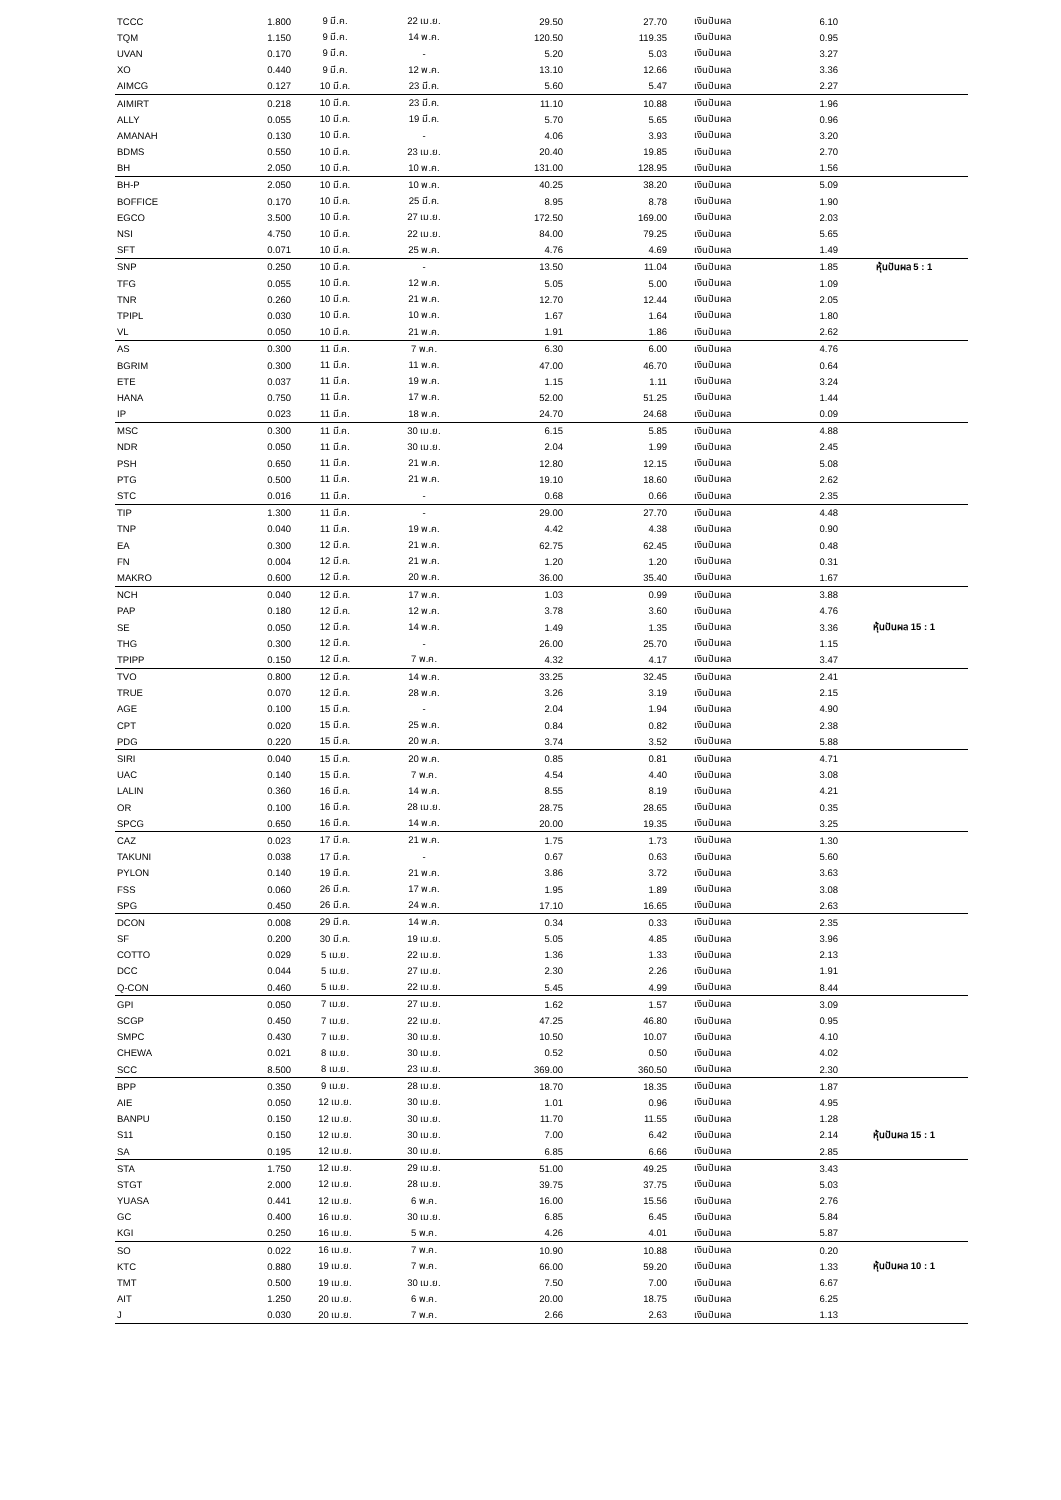| TCCC | 1.800 | 9 มี.ค. | 22 เม.ย. | 29.50 | 27.70 | เงินปันผล | 6.10 | |
| TQM | 1.150 | 9 มี.ค. | 14 พ.ค. | 120.50 | 119.35 | เงินปันผล | 0.95 | |
| UVAN | 0.170 | 9 มี.ค. | - | 5.20 | 5.03 | เงินปันผล | 3.27 | |
| XO | 0.440 | 9 มี.ค. | 12 พ.ค. | 13.10 | 12.66 | เงินปันผล | 3.36 | |
| AIMCG | 0.127 | 10 มี.ค. | 23 มี.ค. | 5.60 | 5.47 | เงินปันผล | 2.27 | |
| AIMIRT | 0.218 | 10 มี.ค. | 23 มี.ค. | 11.10 | 10.88 | เงินปันผล | 1.96 | |
| ALLY | 0.055 | 10 มี.ค. | 19 มี.ค. | 5.70 | 5.65 | เงินปันผล | 0.96 | |
| AMANAH | 0.130 | 10 มี.ค. | - | 4.06 | 3.93 | เงินปันผล | 3.20 | |
| BDMS | 0.550 | 10 มี.ค. | 23 เม.ย. | 20.40 | 19.85 | เงินปันผล | 2.70 | |
| BH | 2.050 | 10 มี.ค. | 10 พ.ค. | 131.00 | 128.95 | เงินปันผล | 1.56 | |
| BH-P | 2.050 | 10 มี.ค. | 10 พ.ค. | 40.25 | 38.20 | เงินปันผล | 5.09 | |
| BOFFICE | 0.170 | 10 มี.ค. | 25 มี.ค. | 8.95 | 8.78 | เงินปันผล | 1.90 | |
| EGCO | 3.500 | 10 มี.ค. | 27 เม.ย. | 172.50 | 169.00 | เงินปันผล | 2.03 | |
| NSI | 4.750 | 10 มี.ค. | 22 เม.ย. | 84.00 | 79.25 | เงินปันผล | 5.65 | |
| SFT | 0.071 | 10 มี.ค. | 25 พ.ค. | 4.76 | 4.69 | เงินปันผล | 1.49 | |
| SNP | 0.250 | 10 มี.ค. | - | 13.50 | 11.04 | เงินปันผล | 1.85 | หุ้นปันผล 5 : 1 |
| TFG | 0.055 | 10 มี.ค. | 12 พ.ค. | 5.05 | 5.00 | เงินปันผล | 1.09 | |
| TNR | 0.260 | 10 มี.ค. | 21 พ.ค. | 12.70 | 12.44 | เงินปันผล | 2.05 | |
| TPIPL | 0.030 | 10 มี.ค. | 10 พ.ค. | 1.67 | 1.64 | เงินปันผล | 1.80 | |
| VL | 0.050 | 10 มี.ค. | 21 พ.ค. | 1.91 | 1.86 | เงินปันผล | 2.62 | |
| AS | 0.300 | 11 มี.ค. | 7 พ.ค. | 6.30 | 6.00 | เงินปันผล | 4.76 | |
| BGRIM | 0.300 | 11 มี.ค. | 11 พ.ค. | 47.00 | 46.70 | เงินปันผล | 0.64 | |
| ETE | 0.037 | 11 มี.ค. | 19 พ.ค. | 1.15 | 1.11 | เงินปันผล | 3.24 | |
| HANA | 0.750 | 11 มี.ค. | 17 พ.ค. | 52.00 | 51.25 | เงินปันผล | 1.44 | |
| IP | 0.023 | 11 มี.ค. | 18 พ.ค. | 24.70 | 24.68 | เงินปันผล | 0.09 | |
| MSC | 0.300 | 11 มี.ค. | 30 เม.ย. | 6.15 | 5.85 | เงินปันผล | 4.88 | |
| NDR | 0.050 | 11 มี.ค. | 30 เม.ย. | 2.04 | 1.99 | เงินปันผล | 2.45 | |
| PSH | 0.650 | 11 มี.ค. | 21 พ.ค. | 12.80 | 12.15 | เงินปันผล | 5.08 | |
| PTG | 0.500 | 11 มี.ค. | 21 พ.ค. | 19.10 | 18.60 | เงินปันผล | 2.62 | |
| STC | 0.016 | 11 มี.ค. | - | 0.68 | 0.66 | เงินปันผล | 2.35 | |
| TIP | 1.300 | 11 มี.ค. | - | 29.00 | 27.70 | เงินปันผล | 4.48 | |
| TNP | 0.040 | 11 มี.ค. | 19 พ.ค. | 4.42 | 4.38 | เงินปันผล | 0.90 | |
| EA | 0.300 | 12 มี.ค. | 21 พ.ค. | 62.75 | 62.45 | เงินปันผล | 0.48 | |
| FN | 0.004 | 12 มี.ค. | 21 พ.ค. | 1.20 | 1.20 | เงินปันผล | 0.31 | |
| MAKRO | 0.600 | 12 มี.ค. | 20 พ.ค. | 36.00 | 35.40 | เงินปันผล | 1.67 | |
| NCH | 0.040 | 12 มี.ค. | 17 พ.ค. | 1.03 | 0.99 | เงินปันผล | 3.88 | |
| PAP | 0.180 | 12 มี.ค. | 12 พ.ค. | 3.78 | 3.60 | เงินปันผล | 4.76 | |
| SE | 0.050 | 12 มี.ค. | 14 พ.ค. | 1.49 | 1.35 | เงินปันผล | 3.36 | หุ้นปันผล 15 : 1 |
| THG | 0.300 | 12 มี.ค. | - | 26.00 | 25.70 | เงินปันผล | 1.15 | |
| TPIPP | 0.150 | 12 มี.ค. | 7 พ.ค. | 4.32 | 4.17 | เงินปันผล | 3.47 | |
| TVO | 0.800 | 12 มี.ค. | 14 พ.ค. | 33.25 | 32.45 | เงินปันผล | 2.41 | |
| TRUE | 0.070 | 12 มี.ค. | 28 พ.ค. | 3.26 | 3.19 | เงินปันผล | 2.15 | |
| AGE | 0.100 | 15 มี.ค. | - | 2.04 | 1.94 | เงินปันผล | 4.90 | |
| CPT | 0.020 | 15 มี.ค. | 25 พ.ค. | 0.84 | 0.82 | เงินปันผล | 2.38 | |
| PDG | 0.220 | 15 มี.ค. | 20 พ.ค. | 3.74 | 3.52 | เงินปันผล | 5.88 | |
| SIRI | 0.040 | 15 มี.ค. | 20 พ.ค. | 0.85 | 0.81 | เงินปันผล | 4.71 | |
| UAC | 0.140 | 15 มี.ค. | 7 พ.ค. | 4.54 | 4.40 | เงินปันผล | 3.08 | |
| LALIN | 0.360 | 16 มี.ค. | 14 พ.ค. | 8.55 | 8.19 | เงินปันผล | 4.21 | |
| OR | 0.100 | 16 มี.ค. | 28 เม.ย. | 28.75 | 28.65 | เงินปันผล | 0.35 | |
| SPCG | 0.650 | 16 มี.ค. | 14 พ.ค. | 20.00 | 19.35 | เงินปันผล | 3.25 | |
| CAZ | 0.023 | 17 มี.ค. | 21 พ.ค. | 1.75 | 1.73 | เงินปันผล | 1.30 | |
| TAKUNI | 0.038 | 17 มี.ค. | - | 0.67 | 0.63 | เงินปันผล | 5.60 | |
| PYLON | 0.140 | 19 มี.ค. | 21 พ.ค. | 3.86 | 3.72 | เงินปันผล | 3.63 | |
| FSS | 0.060 | 26 มี.ค. | 17 พ.ค. | 1.95 | 1.89 | เงินปันผล | 3.08 | |
| SPG | 0.450 | 26 มี.ค. | 24 พ.ค. | 17.10 | 16.65 | เงินปันผล | 2.63 | |
| DCON | 0.008 | 29 มี.ค. | 14 พ.ค. | 0.34 | 0.33 | เงินปันผล | 2.35 | |
| SF | 0.200 | 30 มี.ค. | 19 เม.ย. | 5.05 | 4.85 | เงินปันผล | 3.96 | |
| COTTO | 0.029 | 5 เม.ย. | 22 เม.ย. | 1.36 | 1.33 | เงินปันผล | 2.13 | |
| DCC | 0.044 | 5 เม.ย. | 27 เม.ย. | 2.30 | 2.26 | เงินปันผล | 1.91 | |
| Q-CON | 0.460 | 5 เม.ย. | 22 เม.ย. | 5.45 | 4.99 | เงินปันผล | 8.44 | |
| GPI | 0.050 | 7 เม.ย. | 27 เม.ย. | 1.62 | 1.57 | เงินปันผล | 3.09 | |
| SCGP | 0.450 | 7 เม.ย. | 22 เม.ย. | 47.25 | 46.80 | เงินปันผล | 0.95 | |
| SMPC | 0.430 | 7 เม.ย. | 30 เม.ย. | 10.50 | 10.07 | เงินปันผล | 4.10 | |
| CHEWA | 0.021 | 8 เม.ย. | 30 เม.ย. | 0.52 | 0.50 | เงินปันผล | 4.02 | |
| SCC | 8.500 | 8 เม.ย. | 23 เม.ย. | 369.00 | 360.50 | เงินปันผล | 2.30 | |
| BPP | 0.350 | 9 เม.ย. | 28 เม.ย. | 18.70 | 18.35 | เงินปันผล | 1.87 | |
| AIE | 0.050 | 12 เม.ย. | 30 เม.ย. | 1.01 | 0.96 | เงินปันผล | 4.95 | |
| BANPU | 0.150 | 12 เม.ย. | 30 เม.ย. | 11.70 | 11.55 | เงินปันผล | 1.28 | |
| S11 | 0.150 | 12 เม.ย. | 30 เม.ย. | 7.00 | 6.42 | เงินปันผล | 2.14 | หุ้นปันผล 15 : 1 |
| SA | 0.195 | 12 เม.ย. | 30 เม.ย. | 6.85 | 6.66 | เงินปันผล | 2.85 | |
| STA | 1.750 | 12 เม.ย. | 29 เม.ย. | 51.00 | 49.25 | เงินปันผล | 3.43 | |
| STGT | 2.000 | 12 เม.ย. | 28 เม.ย. | 39.75 | 37.75 | เงินปันผล | 5.03 | |
| YUASA | 0.441 | 12 เม.ย. | 6 พ.ค. | 16.00 | 15.56 | เงินปันผล | 2.76 | |
| GC | 0.400 | 16 เม.ย. | 30 เม.ย. | 6.85 | 6.45 | เงินปันผล | 5.84 | |
| KGI | 0.250 | 16 เม.ย. | 5 พ.ค. | 4.26 | 4.01 | เงินปันผล | 5.87 | |
| SO | 0.022 | 16 เม.ย. | 7 พ.ค. | 10.90 | 10.88 | เงินปันผล | 0.20 | |
| KTC | 0.880 | 19 เม.ย. | 7 พ.ค. | 66.00 | 59.20 | เงินปันผล | 1.33 | หุ้นปันผล 10 : 1 |
| TMT | 0.500 | 19 เม.ย. | 30 เม.ย. | 7.50 | 7.00 | เงินปันผล | 6.67 | |
| AIT | 1.250 | 20 เม.ย. | 6 พ.ค. | 20.00 | 18.75 | เงินปันผล | 6.25 | |
| J | 0.030 | 20 เม.ย. | 7 พ.ค. | 2.66 | 2.63 | เงินปันผล | 1.13 | |